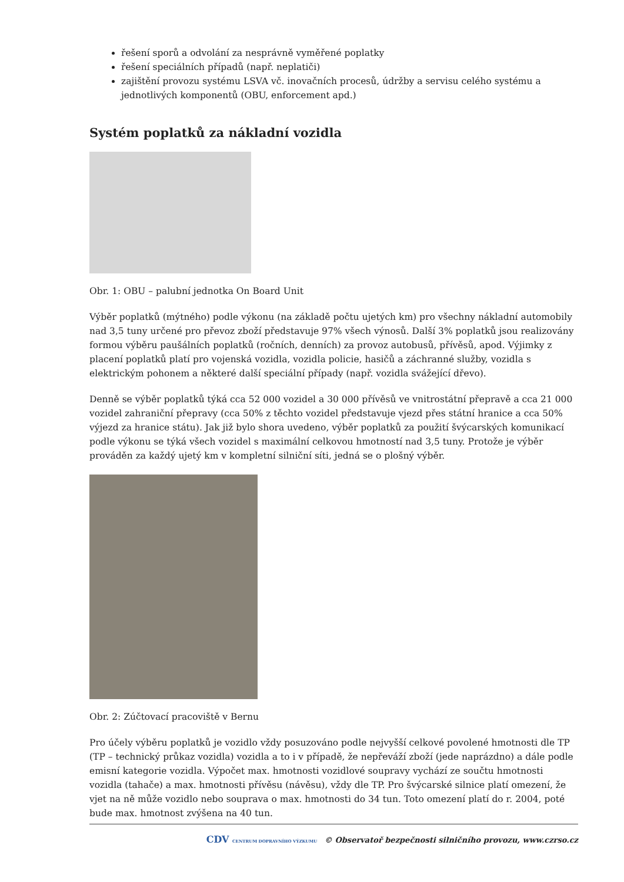řešení sporů a odvolání za nesprávně vyměřené poplatky
řešení speciálních případů (např. neplatiči)
zajištění provozu systému LSVA vč. inovačních procesů, údržby a servisu celého systému a jednotlivých komponentů (OBU, enforcement apd.)
Systém poplatků za nákladní vozidla
Obr. 1: OBU – palubní jednotka On Board Unit
Výběr poplatků (mýtného) podle výkonu (na základě počtu ujetých km) pro všechny nákladní automobily nad 3,5 tuny určené pro převoz zboží představuje 97% všech výnosů. Další 3% poplatků jsou realizovány formou výběru paušálních poplatků (ročních, denních) za provoz autobusů, přívěsů, apod. Výjimky z placení poplatků platí pro vojenská vozidla, vozidla policie, hasičů a záchranné služby, vozidla s elektrickým pohonem a některé další speciální případy (např. vozidla svážející dřevo).
Denně se výběr poplatků týká cca 52 000 vozidel a 30 000 přívěsů ve vnitrostátní přepravě a cca 21 000 vozidel zahraniční přepravy (cca 50% z těchto vozidel představuje vjezd přes státní hranice a cca 50% výjezd za hranice státu). Jak již bylo shora uvedeno, výběr poplatků za použití švýcarských komunikací podle výkonu se týká všech vozidel s maximální celkovou hmotností nad 3,5 tuny. Protože je výběr prováděn za každý ujetý km v kompletní silniční síti, jedná se o plošný výběr.
Obr. 2: Zúčtovací pracoviště v Bernu
Pro účely výběru poplatků je vozidlo vždy posuzováno podle nejvyšší celkové povolené hmotnosti dle TP (TP – technický průkaz vozidla) vozidla a to i v případě, že nepřeváží zboží (jede naprázdno) a dále podle emisní kategorie vozidla. Výpočet max. hmotnosti vozidlové soupravy vychází ze součtu hmotnosti vozidla (tahače) a max. hmotnosti přívěsu (návěsu), vždy dle TP. Pro švýcarské silnice platí omezení, že vjet na ně může vozidlo nebo souprava o max. hmotnosti do 34 tun. Toto omezení platí do r. 2004, poté bude max. hmotnost zvýšena na 40 tun.
CDV CENTRUM DOPRAVNÍHO VÝZKUMU © Observatoř bezpečnosti silničního provozu, www.czrso.cz